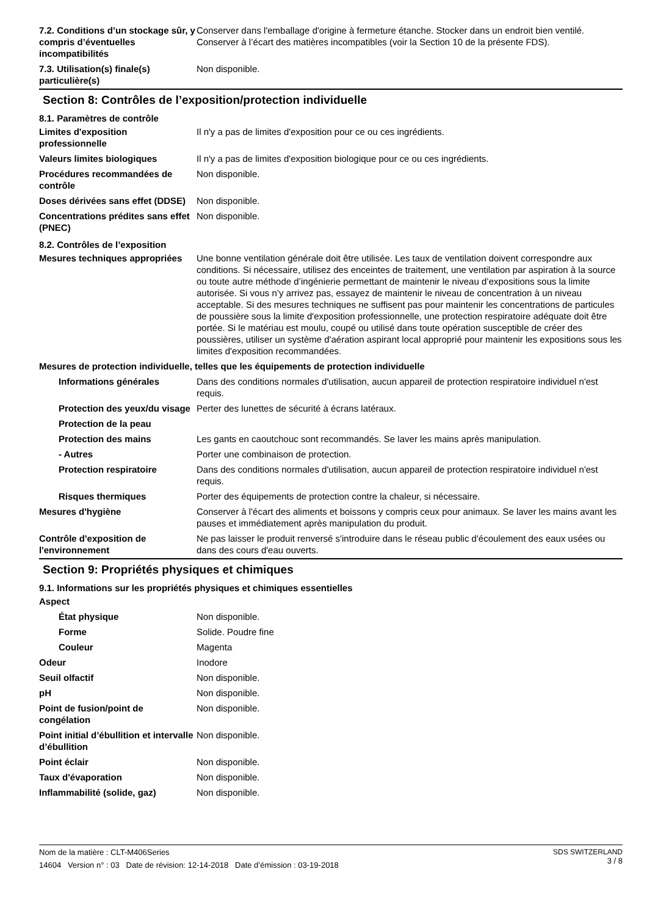| 7.2. Conditions d’un stockage sûr, y compris d’éventuelles incompatibilités | Conserver dans l'emballage d'origine à fermeture étanche. Stocker dans un endroit bien ventilé. Conserver à l’écart des matières incompatibles (voir la Section 10 de la présente FDS). |
| 7.3. Utilisation(s) finale(s) particulière(s) | Non disponible. |
Section 8: Contrôles de l’exposition/protection individuelle
8.1. Paramètres de contrôle
| Limites d'exposition professionnelle | Il n'y a pas de limites d'exposition pour ce ou ces ingrédients. |
| Valeurs limites biologiques | Il n'y a pas de limites d'exposition biologique pour ce ou ces ingrédients. |
| Procédures recommandées de contrôle | Non disponible. |
| Doses dérivées sans effet (DDSE) | Non disponible. |
| Concentrations prédites sans effet (PNEC) | Non disponible. |
8.2. Contrôles de l’exposition
| Mesures techniques appropriées | Une bonne ventilation générale doit être utilisée. Les taux de ventilation doivent correspondre aux conditions. Si nécessaire, utilisez des enceintes de traitement, une ventilation par aspiration à la source ou toute autre méthode d’ingénierie permettant de maintenir le niveau d’expositions sous la limite autorisée. Si vous n’y arrivez pas, essayez de maintenir le niveau de concentration à un niveau acceptable. Si des mesures techniques ne suffisent pas pour maintenir les concentrations de particules de poussière sous la limite d'exposition professionnelle, une protection respiratoire adéquate doit être portée. Si le matériau est moulu, coupé ou utilisé dans toute opération susceptible de créer des poussières, utiliser un système d'aération aspirant local approprié pour maintenir les expositions sous les limites d'exposition recommandées. |
| Mesures de protection individuelle, telles que les équipements de protection individuelle | |
| Informations générales | Dans des conditions normales d'utilisation, aucun appareil de protection respiratoire individuel n'est requis. |
| Protection des yeux/du visage | Perter des lunettes de sécurité à écrans latéraux. |
| Protection de la peau | |
| Protection des mains | Les gants en caoutchouc sont recommandés. Se laver les mains après manipulation. |
| - Autres | Porter une combinaison de protection. |
| Protection respiratoire | Dans des conditions normales d'utilisation, aucun appareil de protection respiratoire individuel n'est requis. |
| Risques thermiques | Porter des équipements de protection contre la chaleur, si nécessaire. |
| Mesures d'hygiène | Conserver à l'écart des aliments et boissons y compris ceux pour animaux. Se laver les mains avant les pauses et immédiatement après manipulation du produit. |
| Contrôle d'exposition de l'environnement | Ne pas laisser le produit renversé s'introduire dans le réseau public d'écoulement des eaux usées ou dans des cours d'eau ouverts. |
Section 9: Propriétés physiques et chimiques
9.1. Informations sur les propriétés physiques et chimiques essentielles
| Aspect | |
| État physique | Non disponible. |
| Forme | Solide. Poudre fine |
| Couleur | Magenta |
| Odeur | Inodore |
| Seuil olfactif | Non disponible. |
| pH | Non disponible. |
| Point de fusion/point de congélation | Non disponible. |
| Point initial d’ébullition et intervalle d’ébullition | Non disponible. |
| Point éclair | Non disponible. |
| Taux d'évaporation | Non disponible. |
| Inflammabilité (solide, gaz) | Non disponible. |
SDS SWITZERLAND
3 / 8
Nom de la matière : CLT-M406Series
14604 Version n° : 03 Date de révision: 12-14-2018 Date d’émission : 03-19-2018